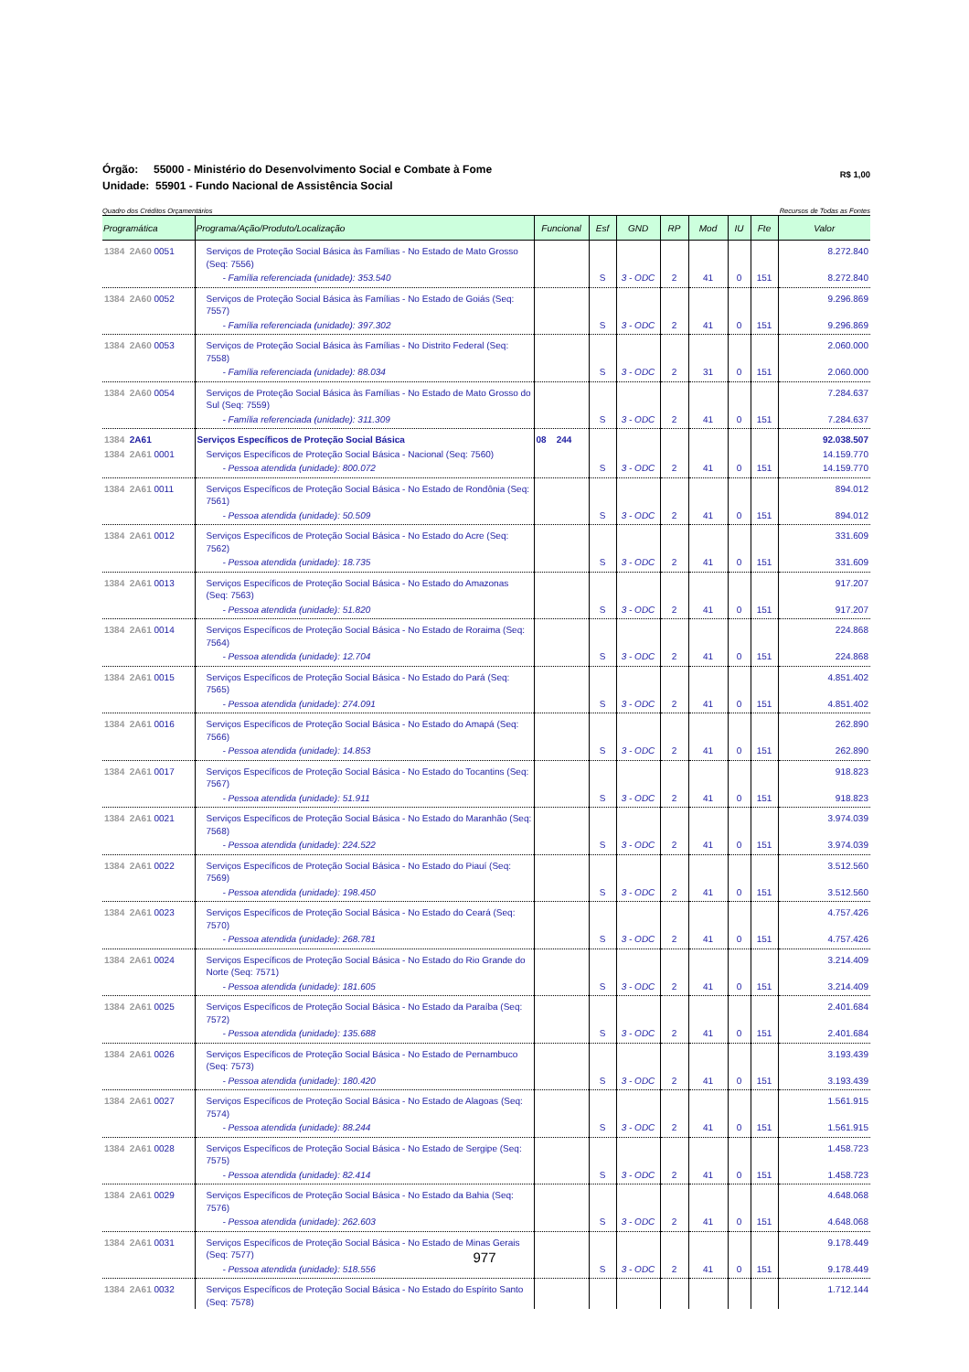Órgão: 55000 - Ministério do Desenvolvimento Social e Combate à Fome
Unidade: 55901 - Fundo Nacional de Assistência Social
R$ 1,00
Quadro dos Créditos Orçamentários Recursos de Todas as Fontes
| Programática | Programa/Ação/Produto/Localização | Funcional | Esf | GND | RP | Mod | IU | Fte | Valor |
| --- | --- | --- | --- | --- | --- | --- | --- | --- | --- |
| 1384 2A60 0051 | Serviços de Proteção Social Básica às Famílias - No Estado de Mato Grosso (Seq: 7556) | | | | | | | | 8.272.840 |
| | - Família referenciada (unidade): 353.540 | | S | 3 - ODC | 2 | 41 | 0 | 151 | 8.272.840 |
| 1384 2A60 0052 | Serviços de Proteção Social Básica às Famílias - No Estado de Goiás (Seq: 7557) | | | | | | | | 9.296.869 |
| | - Família referenciada (unidade): 397.302 | | S | 3 - ODC | 2 | 41 | 0 | 151 | 9.296.869 |
| 1384 2A60 0053 | Serviços de Proteção Social Básica às Famílias - No Distrito Federal (Seq: 7558) | | | | | | | | 2.060.000 |
| | - Família referenciada (unidade): 88.034 | | S | 3 - ODC | 2 | 31 | 0 | 151 | 2.060.000 |
| 1384 2A60 0054 | Serviços de Proteção Social Básica às Famílias - No Estado de Mato Grosso do Sul (Seq: 7559) | | | | | | | | 7.284.637 |
| | - Família referenciada (unidade): 311.309 | | S | 3 - ODC | 2 | 41 | 0 | 151 | 7.284.637 |
| 1384 2A61 | Serviços Específicos de Proteção Social Básica | 08 244 | | | | | | | 92.038.507 |
| 1384 2A61 0001 | Serviços Específicos de Proteção Social Básica - Nacional (Seq: 7560) | | | | | | | | 14.159.770 |
| | - Pessoa atendida (unidade): 800.072 | | S | 3 - ODC | 2 | 41 | 0 | 151 | 14.159.770 |
| 1384 2A61 0011 | Serviços Específicos de Proteção Social Básica - No Estado de Rondônia (Seq: 7561) | | | | | | | | 894.012 |
| | - Pessoa atendida (unidade): 50.509 | | S | 3 - ODC | 2 | 41 | 0 | 151 | 894.012 |
| 1384 2A61 0012 | Serviços Específicos de Proteção Social Básica - No Estado do Acre (Seq: 7562) | | | | | | | | 331.609 |
| | - Pessoa atendida (unidade): 18.735 | | S | 3 - ODC | 2 | 41 | 0 | 151 | 331.609 |
| 1384 2A61 0013 | Serviços Específicos de Proteção Social Básica - No Estado do Amazonas (Seq: 7563) | | | | | | | | 917.207 |
| | - Pessoa atendida (unidade): 51.820 | | S | 3 - ODC | 2 | 41 | 0 | 151 | 917.207 |
| 1384 2A61 0014 | Serviços Específicos de Proteção Social Básica - No Estado de Roraima (Seq: 7564) | | | | | | | | 224.868 |
| | - Pessoa atendida (unidade): 12.704 | | S | 3 - ODC | 2 | 41 | 0 | 151 | 224.868 |
| 1384 2A61 0015 | Serviços Específicos de Proteção Social Básica - No Estado do Pará (Seq: 7565) | | | | | | | | 4.851.402 |
| | - Pessoa atendida (unidade): 274.091 | | S | 3 - ODC | 2 | 41 | 0 | 151 | 4.851.402 |
| 1384 2A61 0016 | Serviços Específicos de Proteção Social Básica - No Estado do Amapá (Seq: 7566) | | | | | | | | 262.890 |
| | - Pessoa atendida (unidade): 14.853 | | S | 3 - ODC | 2 | 41 | 0 | 151 | 262.890 |
| 1384 2A61 0017 | Serviços Específicos de Proteção Social Básica - No Estado do Tocantins (Seq: 7567) | | | | | | | | 918.823 |
| | - Pessoa atendida (unidade): 51.911 | | S | 3 - ODC | 2 | 41 | 0 | 151 | 918.823 |
| 1384 2A61 0021 | Serviços Específicos de Proteção Social Básica - No Estado do Maranhão (Seq: 7568) | | | | | | | | 3.974.039 |
| | - Pessoa atendida (unidade): 224.522 | | S | 3 - ODC | 2 | 41 | 0 | 151 | 3.974.039 |
| 1384 2A61 0022 | Serviços Específicos de Proteção Social Básica - No Estado do Piauí (Seq: 7569) | | | | | | | | 3.512.560 |
| | - Pessoa atendida (unidade): 198.450 | | S | 3 - ODC | 2 | 41 | 0 | 151 | 3.512.560 |
| 1384 2A61 0023 | Serviços Específicos de Proteção Social Básica - No Estado do Ceará (Seq: 7570) | | | | | | | | 4.757.426 |
| | - Pessoa atendida (unidade): 268.781 | | S | 3 - ODC | 2 | 41 | 0 | 151 | 4.757.426 |
| 1384 2A61 0024 | Serviços Específicos de Proteção Social Básica - No Estado do Rio Grande do Norte (Seq: 7571) | | | | | | | | 3.214.409 |
| | - Pessoa atendida (unidade): 181.605 | | S | 3 - ODC | 2 | 41 | 0 | 151 | 3.214.409 |
| 1384 2A61 0025 | Serviços Específicos de Proteção Social Básica - No Estado da Paraíba (Seq: 7572) | | | | | | | | 2.401.684 |
| | - Pessoa atendida (unidade): 135.688 | | S | 3 - ODC | 2 | 41 | 0 | 151 | 2.401.684 |
| 1384 2A61 0026 | Serviços Específicos de Proteção Social Básica - No Estado de Pernambuco (Seq: 7573) | | | | | | | | 3.193.439 |
| | - Pessoa atendida (unidade): 180.420 | | S | 3 - ODC | 2 | 41 | 0 | 151 | 3.193.439 |
| 1384 2A61 0027 | Serviços Específicos de Proteção Social Básica - No Estado de Alagoas (Seq: 7574) | | | | | | | | 1.561.915 |
| | - Pessoa atendida (unidade): 88.244 | | S | 3 - ODC | 2 | 41 | 0 | 151 | 1.561.915 |
| 1384 2A61 0028 | Serviços Específicos de Proteção Social Básica - No Estado de Sergipe (Seq: 7575) | | | | | | | | 1.458.723 |
| | - Pessoa atendida (unidade): 82.414 | | S | 3 - ODC | 2 | 41 | 0 | 151 | 1.458.723 |
| 1384 2A61 0029 | Serviços Específicos de Proteção Social Básica - No Estado da Bahia (Seq: 7576) | | | | | | | | 4.648.068 |
| | - Pessoa atendida (unidade): 262.603 | | S | 3 - ODC | 2 | 41 | 0 | 151 | 4.648.068 |
| 1384 2A61 0031 | Serviços Específicos de Proteção Social Básica - No Estado de Minas Gerais (Seq: 7577) | | | | | | | | 9.178.449 |
| | - Pessoa atendida (unidade): 518.556 | | S | 3 - ODC | 2 | 41 | 0 | 151 | 9.178.449 |
| 1384 2A61 0032 | Serviços Específicos de Proteção Social Básica - No Estado do Espírito Santo (Seq: 7578) | | | | | | | | 1.712.144 |
977